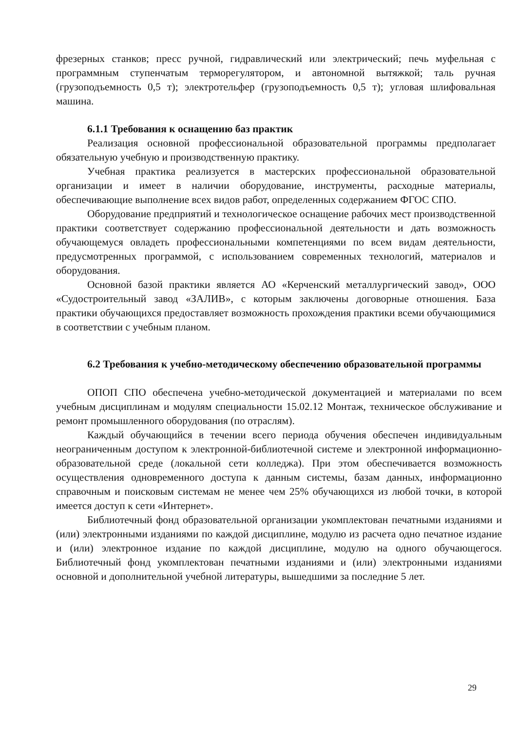фрезерных станков; пресс ручной, гидравлический или электрический; печь муфельная с программным ступенчатым терморегулятором, и автономной вытяжкой; таль ручная (грузоподъемность 0,5 т); электротельфер (грузоподъемность 0,5 т); угловая шлифовальная машина.
6.1.1 Требования к оснащению баз практик
Реализация основной профессиональной образовательной программы предполагает обязательную учебную и производственную практику.
Учебная практика реализуется в мастерских профессиональной образовательной организации и имеет в наличии оборудование, инструменты, расходные материалы, обеспечивающие выполнение всех видов работ, определенных содержанием ФГОС СПО.
Оборудование предприятий и технологическое оснащение рабочих мест производственной практики соответствует содержанию профессиональной деятельности и дать возможность обучающемуся овладеть профессиональными компетенциями по всем видам деятельности, предусмотренных программой, с использованием современных технологий, материалов и оборудования.
Основной базой практики является АО «Керченский металлургический завод», ООО «Судостроительный завод «ЗАЛИВ», с которым заключены договорные отношения. База практики обучающихся предоставляет возможность прохождения практики всеми обучающимися в соответствии с учебным планом.
6.2 Требования к учебно-методическому обеспечению образовательной программы
ОПОП СПО обеспечена учебно-методической документацией и материалами по всем учебным дисциплинам и модулям специальности 15.02.12 Монтаж, техническое обслуживание и ремонт промышленного оборудования (по отраслям).
Каждый обучающийся в течении всего периода обучения обеспечен индивидуальным неограниченным доступом к электронной-библиотечной системе и электронной информационно-образовательной среде (локальной сети колледжа). При этом обеспечивается возможность осуществления одновременного доступа к данным системы, базам данных, информационно справочным и поисковым системам не менее чем 25% обучающихся из любой точки, в которой имеется доступ к сети «Интернет».
Библиотечный фонд образовательной организации укомплектован печатными изданиями и (или) электронными изданиями по каждой дисциплине, модулю из расчета одно печатное издание и (или) электронное издание по каждой дисциплине, модулю на одного обучающегося. Библиотечный фонд укомплектован печатными изданиями и (или) электронными изданиями основной и дополнительной учебной литературы, вышедшими за последние 5 лет.
29